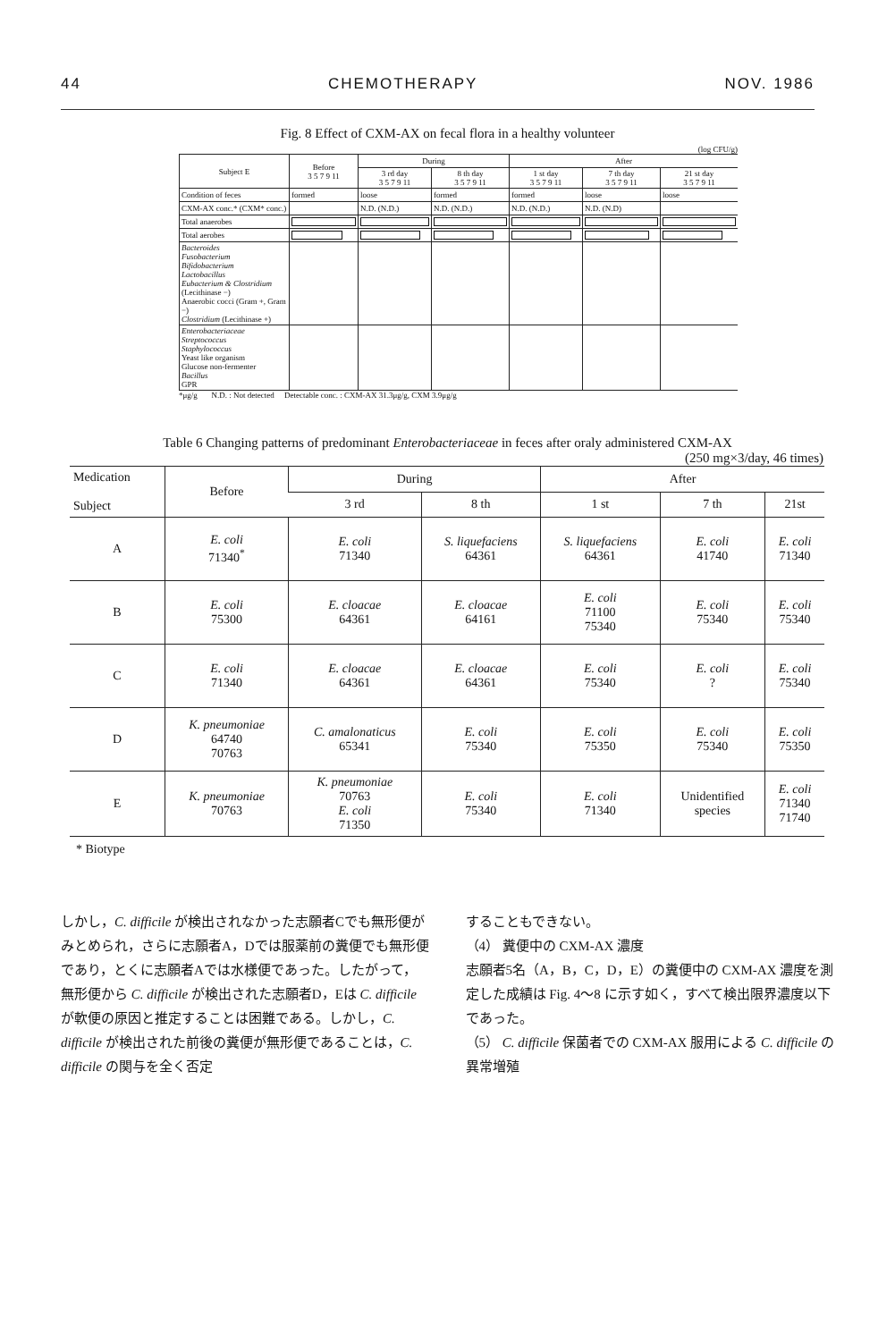44 CHEMOTHERAPY NOV. 1986
Fig. 8 Effect of CXM-AX on fecal flora in a healthy volunteer
(log CFU/g)
| Subject E | Before 3 5 7 9 11 | During | | After | | |
| --- | --- | --- | --- | --- | --- | --- |
| | | 3 rd day 3 5 7 9 11 | 8 th day 3 5 7 9 11 | 1 st day 3 5 7 9 11 | 7 th day 3 5 7 9 11 | 21 st day 3 5 7 9 11 |
| Condition of feces | formed | loose | formed | formed | loose | loose |
| CXM-AX conc.* (CXM* conc.) | | N.D. (N.D.) | N.D. (N.D.) | N.D. (N.D.) | N.D. (N.D) | |
| Total anaerobes | | | | | | |
| Total aerobes | | | | | | |
| Bacteroides Fusobacterium Bifidobacterium Lactobacillus Eubacterium & Clostridium (Lecithinase −) Anaerobic cocci (Gram +, Gram −) Clostridium (Lecithinase +) | | | | | | |
| Enterobacteriaceae Streptococcus Staphylococcus Yeast like organism Glucose non-fermenter Bacillus GPR | | | | | | |
*μg/g N.D. : Not detected Detectable conc. : CXM-AX 31.3μg/g, CXM 3.9μg/g
Table 6 Changing patterns of predominant Enterobacteriaceae in feces after oraly administered CXM-AX
(250 mg×3/day, 46 times)
| Medication Subject | Before | During | | After | | |
| --- | --- | --- | --- | --- | --- | --- |
| | | 3 rd | 8 th | 1 st | 7 th | 21st |
| A | E. coli 71340<sup>*</sup> | E. coli 71340 | S. liquefaciens 64361 | S. liquefaciens 64361 | E. coli 41740 | E. coli 71340 |
| B | E. coli 75300 | E. cloacae 64361 | E. cloacae 64161 | E. coli 71100 75340 | E. coli 75340 | E. coli 75340 |
| C | E. coli 71340 | E. cloacae 64361 | E. cloacae 64361 | E. coli 75340 | E. coli ? | E. coli 75340 |
| D | K. pneumoniae 64740 70763 | C. amalonaticus 65341 | E. coli 75340 | E. coli 75350 | E. coli 75340 | E. coli 75350 |
| E | K. pneumoniae 70763 | K. pneumoniae 70763 E. coli 71350 | E. coli 75340 | E. coli 71340 | Unidentified species | E. coli 71340 71740 |
* Biotype
しかし，C. difficile が検出されなかった志願者Cでも無形便がみとめられ，さらに志願者A，Dでは服薬前の糞便でも無形便であり，とくに志願者Aでは水様便であった。したがって，無形便から C. difficile が検出された志願者D，Eは C. difficile が軟便の原因と推定することは困難である。しかし，C. difficile が検出された前後の糞便が無形便であることは，C. difficile の関与を全く否定
することもできない。
（4） 糞便中の CXM-AX 濃度
志願者5名（A，B，C，D，E）の糞便中の CXM-AX 濃度を測定した成績は Fig. 4〜8 に示す如く，すべて検出限界濃度以下であった。
（5） C. difficile 保菌者での CXM-AX 服用による C. difficile の異常増殖